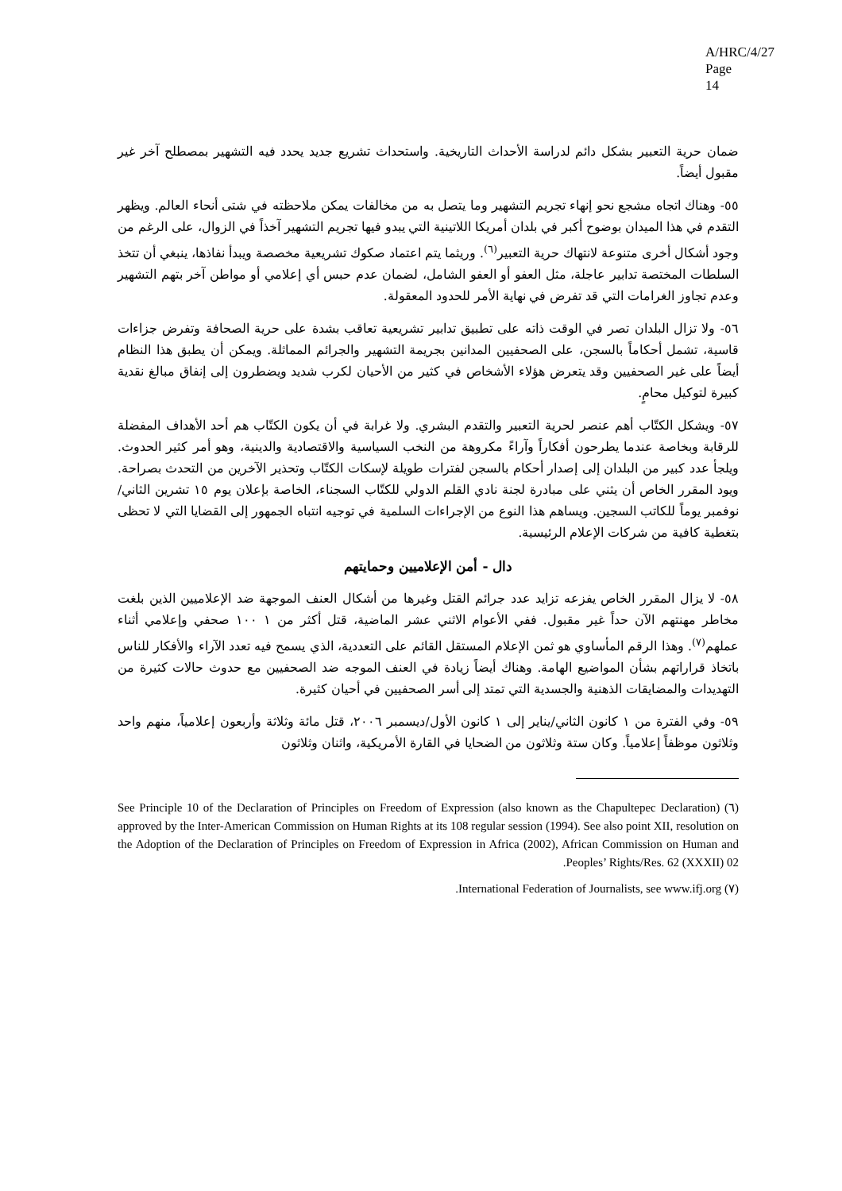A/HRC/4/27
Page 14
ضمان حرية التعبير بشكل دائم لدراسة الأحداث التاريخية. واستحداث تشريع جديد يحدد فيه التشهير بمصطلح آخر غير مقبول أيضاً.
٥٥- وهناك اتجاه مشجع نحو إنهاء تجريم التشهير وما يتصل به من مخالفات يمكن ملاحظته في شتى أنحاء العالم. ويظهر التقدم في هذا الميدان بوضوح أكبر في بلدان أمريكا اللاتينية التي يبدو فيها تجريم التشهير آخذاً في الزوال، على الرغم من وجود أشكال أخرى متنوعة لانتهاك حرية التعبير<sup>(٦)</sup>. وريثما يتم اعتماد صكوك تشريعية مخصصة ويبدأ نفاذها، ينبغي أن تتخذ السلطات المختصة تدابير عاجلة، مثل العفو أو العفو الشامل، لضمان عدم حبس أي إعلامي أو مواطن آخر بتهم التشهير وعدم تجاوز الغرامات التي قد تفرض في نهاية الأمر للحدود المعقولة.
٥٦- ولا تزال البلدان تصر في الوقت ذاته على تطبيق تدابير تشريعية تعاقب بشدة على حرية الصحافة وتفرض جزاءات قاسية، تشمل أحكاماً بالسجن، على الصحفيين المدانين بجريمة التشهير والجرائم المماثلة. ويمكن أن يطبق هذا النظام أيضاً على غير الصحفيين وقد يتعرض هؤلاء الأشخاص في كثير من الأحيان لكرب شديد ويضطرون إلى إنفاق مبالغ نقدية كبيرة لتوكيل محامٍ.
٥٧- ويشكل الكتّاب أهم عنصر لحرية التعبير والتقدم البشري. ولا غرابة في أن يكون الكتّاب هم أحد الأهداف المفضلة للرقابة وبخاصة عندما يطرحون أفكاراً وآراءً مكروهة من النخب السياسية والاقتصادية والدينية، وهو أمر كثير الحدوث. ويلجأ عدد كبير من البلدان إلى إصدار أحكام بالسجن لفترات طويلة لإسكات الكتّاب وتحذير الآخرين من التحدث بصراحة. ويود المقرر الخاص أن يثني على مبادرة لجنة نادي القلم الدولي للكتّاب السجناء، الخاصة بإعلان يوم ١٥ تشرين الثاني/نوفمبر يوماً للكاتب السجين. ويساهم هذا النوع من الإجراءات السلمية في توجيه انتباه الجمهور إلى القضايا التي لا تحظى بتغطية كافية من شركات الإعلام الرئيسية.
دال - أمن الإعلاميين وحمايتهم
٥٨- لا يزال المقرر الخاص يفزعه تزايد عدد جرائم القتل وغيرها من أشكال العنف الموجهة ضد الإعلاميين الذين بلغت مخاطر مهنتهم الآن حداً غير مقبول. ففي الأعوام الاثني عشر الماضية، قتل أكثر من ١ ١٠٠ صحفي وإعلامي أثناء عملهم<sup>(٧)</sup>. وهذا الرقم المأساوي هو ثمن الإعلام المستقل القائم على التعددية، الذي يسمح فيه تعدد الآراء والأفكار للناس باتخاذ قراراتهم بشأن المواضيع الهامة. وهناك أيضاً زيادة في العنف الموجه ضد الصحفيين مع حدوث حالات كثيرة من التهديدات والمضايقات الذهنية والجسدية التي تمتد إلى أسر الصحفيين في أحيان كثيرة.
٥٩- وفي الفترة من ١ كانون الثاني/يناير إلى ١ كانون الأول/ديسمبر ٢٠٠٦، قتل مائة وثلاثة وأربعون إعلامياً، منهم واحد وثلاثون موظفاً إعلامياً. وكان ستة وثلاثون من الضحايا في القارة الأمريكية، واثنان وثلاثون
(٦) See Principle 10 of the Declaration of Principles on Freedom of Expression (also known as the Chapultepec Declaration) approved by the Inter-American Commission on Human Rights at its 108 regular session (1994). See also point XII, resolution on the Adoption of the Declaration of Principles on Freedom of Expression in Africa (2002), African Commission on Human and Peoples’ Rights/Res. 62 (XXXII) 02.
(٧) International Federation of Journalists, see www.ifj.org.